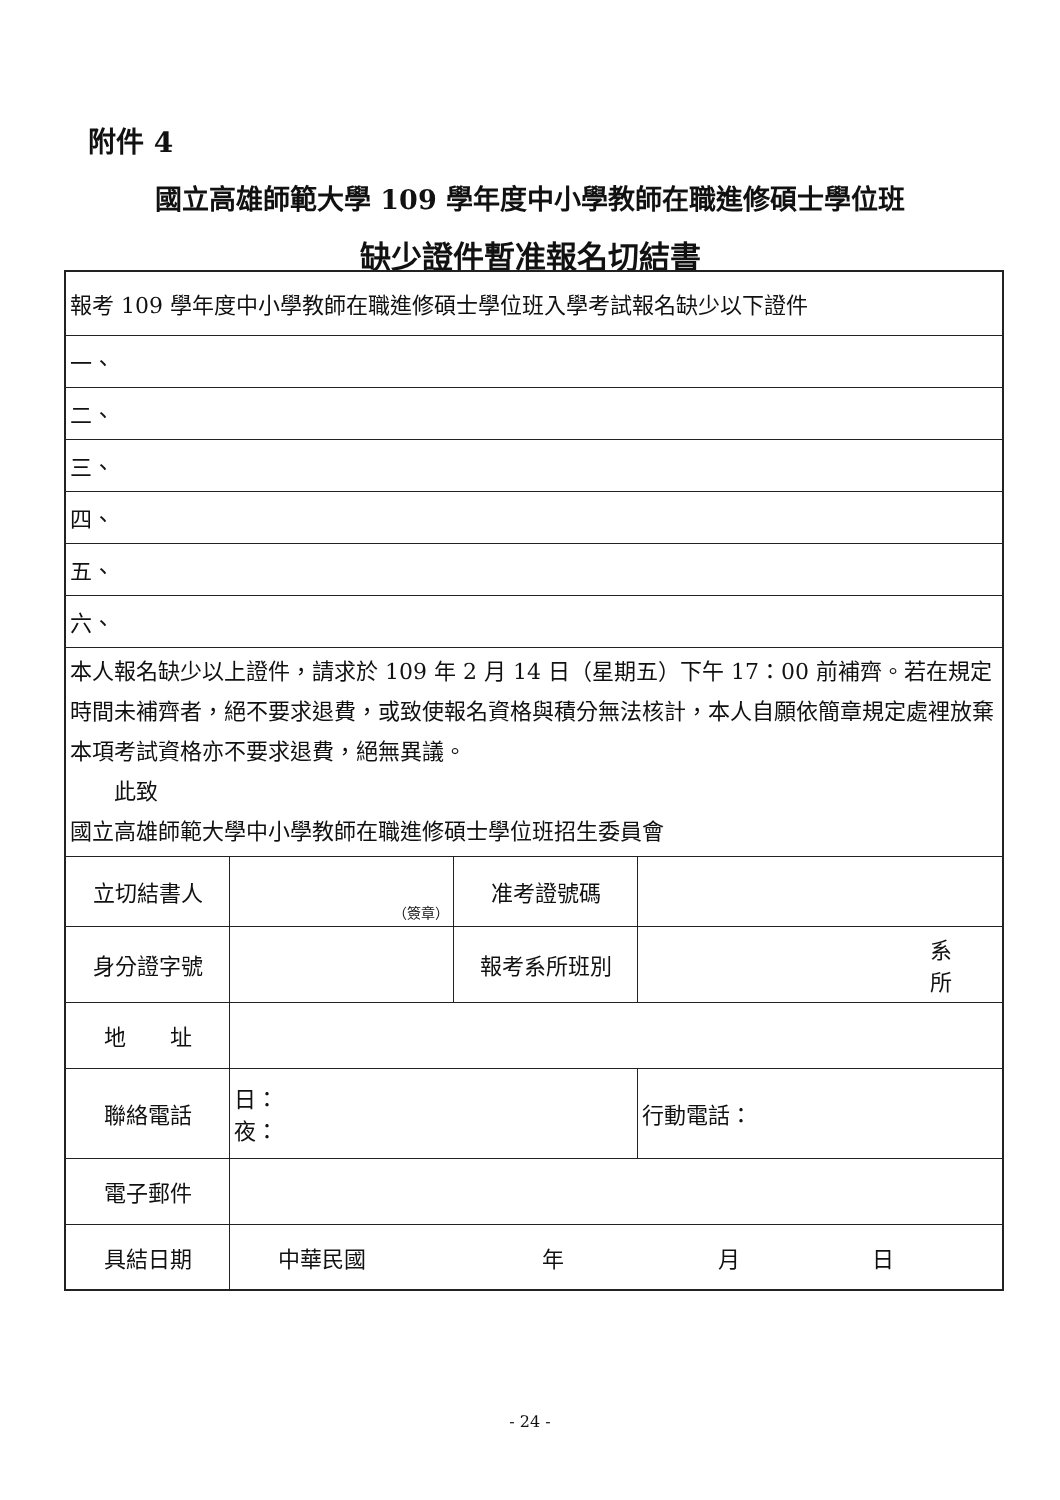附件 4
國立高雄師範大學 109 學年度中小學教師在職進修碩士學位班
缺少證件暫准報名切結書
| 報考 109 學年度中小學教師在職進修碩士學位班入學考試報名缺少以下證件 | | | |
| 一、 | | | |
| 二、 | | | |
| 三、 | | | |
| 四、 | | | |
| 五、 | | | |
| 六、 | | | |
| 本人報名缺少以上證件，請求於 109 年 2 月 14 日（星期五）下午 17：00 前補齊。若在規定時間未補齊者，絕不要求退費，或致使報名資格與積分無法核計，本人自願依簡章規定處裡放棄本項考試資格亦不要求退費，絕無異議。 此致 國立高雄師範大學中小學教師在職進修碩士學位班招生委員會 | | | |
| 立切結書人 | （簽章） | 准考證號碼 | |
| 身分證字號 | | 報考系所班別 | 系 所 |
| 地 址 | | | |
| 聯絡電話 | 日： 夜： | | 行動電話： |
| 電子郵件 | | | |
| 具結日期 | 中華民國 年 月 日 | | |
- 24 -